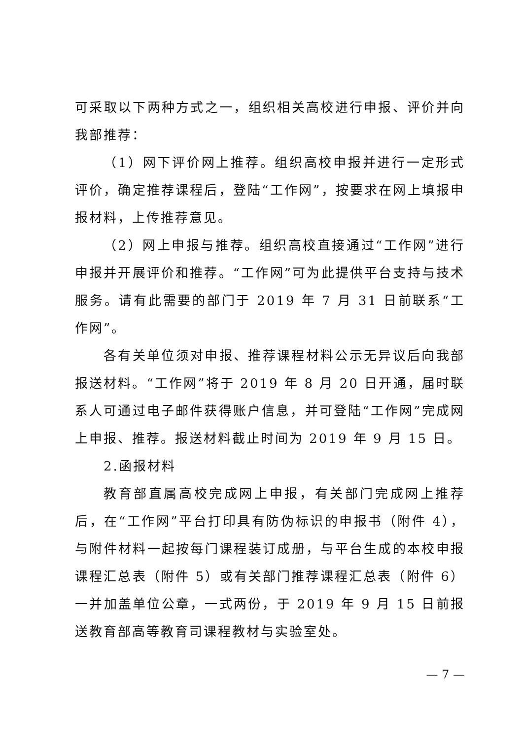可采取以下两种方式之一，组织相关高校进行申报、评价并向我部推荐：
（1）网下评价网上推荐。组织高校申报并进行一定形式评价，确定推荐课程后，登陆“工作网”，按要求在网上填报申报材料，上传推荐意见。
（2）网上申报与推荐。组织高校直接通过“工作网”进行申报并开展评价和推荐。“工作网”可为此提供平台支持与技术服务。请有此需要的部门于 2019 年 7 月 31 日前联系“工作网”。
各有关单位须对申报、推荐课程材料公示无异议后向我部报送材料。“工作网”将于 2019 年 8 月 20 日开通，届时联系人可通过电子邮件获得账户信息，并可登陆“工作网”完成网上申报、推荐。报送材料截止时间为 2019 年 9 月 15 日。
2.函报材料
教育部直属高校完成网上申报，有关部门完成网上推荐后，在“工作网”平台打印具有防伪标识的申报书（附件 4），与附件材料一起按每门课程装订成册，与平台生成的本校申报课程汇总表（附件 5）或有关部门推荐课程汇总表（附件 6）一并加盖单位公章，一式两份，于 2019 年 9 月 15 日前报送教育部高等教育司课程教材与实验室处。
— 7 —